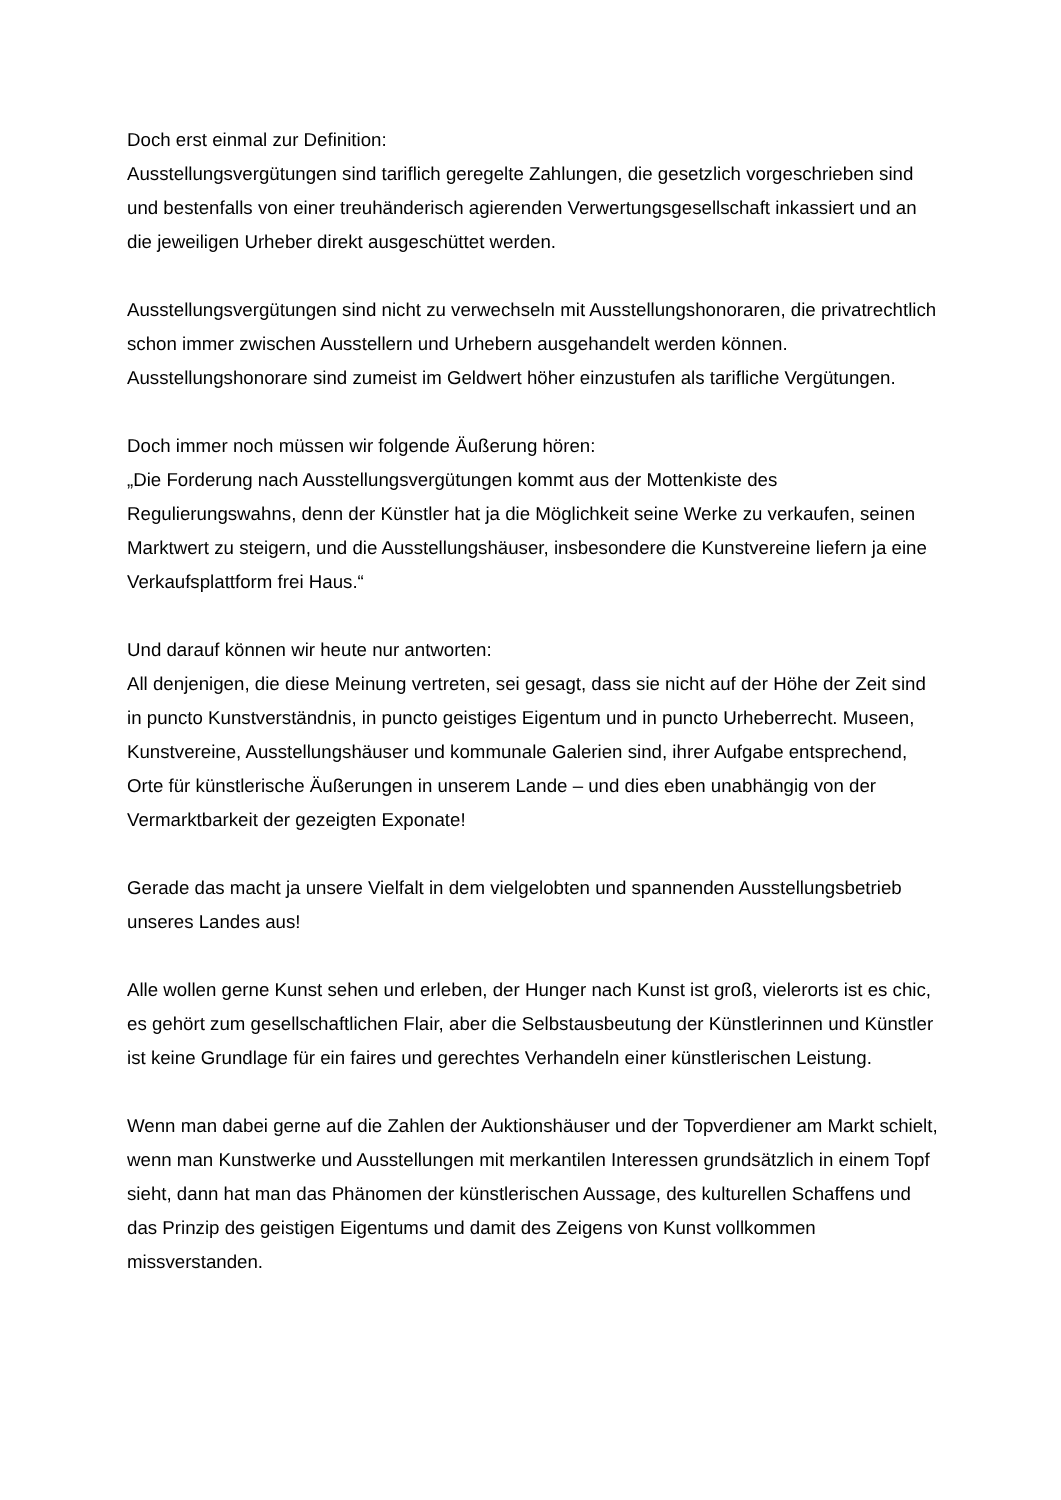Doch erst einmal zur Definition:
Ausstellungsvergütungen sind tariflich geregelte Zahlungen, die gesetzlich vorgeschrieben sind und bestenfalls von einer treuhänderisch agierenden Verwertungsgesellschaft inkassiert und an die jeweiligen Urheber direkt ausgeschüttet werden.
Ausstellungsvergütungen sind nicht zu verwechseln mit Ausstellungshonoraren, die privatrechtlich schon immer zwischen Ausstellern und Urhebern ausgehandelt werden können. Ausstellungshonorare sind zumeist im Geldwert höher einzustufen als tarifliche Vergütungen.
Doch immer noch müssen wir folgende Äußerung hören:
„Die Forderung nach Ausstellungsvergütungen kommt aus der Mottenkiste des Regulierungswahns, denn der Künstler hat ja die Möglichkeit seine Werke zu verkaufen, seinen Marktwert zu steigern, und die Ausstellungshäuser, insbesondere die Kunstvereine liefern ja eine Verkaufsplattform frei Haus.“
Und darauf können wir heute nur antworten:
All denjenigen, die diese Meinung vertreten, sei gesagt, dass sie nicht auf der Höhe der Zeit sind in puncto Kunstverständnis, in puncto geistiges Eigentum und in puncto Urheberrecht. Museen, Kunstvereine, Ausstellungshäuser und kommunale Galerien sind, ihrer Aufgabe entsprechend, Orte für künstlerische Äußerungen in unserem Lande – und dies eben unabhängig von der Vermarktbarkeit der gezeigten Exponate!
Gerade das macht ja unsere Vielfalt in dem vielgelobten und spannenden Ausstellungsbetrieb unseres Landes aus!
Alle wollen gerne Kunst sehen und erleben, der Hunger nach Kunst ist groß, vielerorts ist es chic, es gehört zum gesellschaftlichen Flair, aber die Selbstausbeutung der Künstlerinnen und Künstler ist keine Grundlage für ein faires und gerechtes Verhandeln einer künstlerischen Leistung.
Wenn man dabei gerne auf die Zahlen der Auktionshäuser und der Topverdiener am Markt schielt, wenn man Kunstwerke und Ausstellungen mit merkantilen Interessen grundsätzlich in einem Topf sieht, dann hat man das Phänomen der künstlerischen Aussage, des kulturellen Schaffens und das Prinzip des geistigen Eigentums und damit des Zeigens von Kunst vollkommen missverstanden.